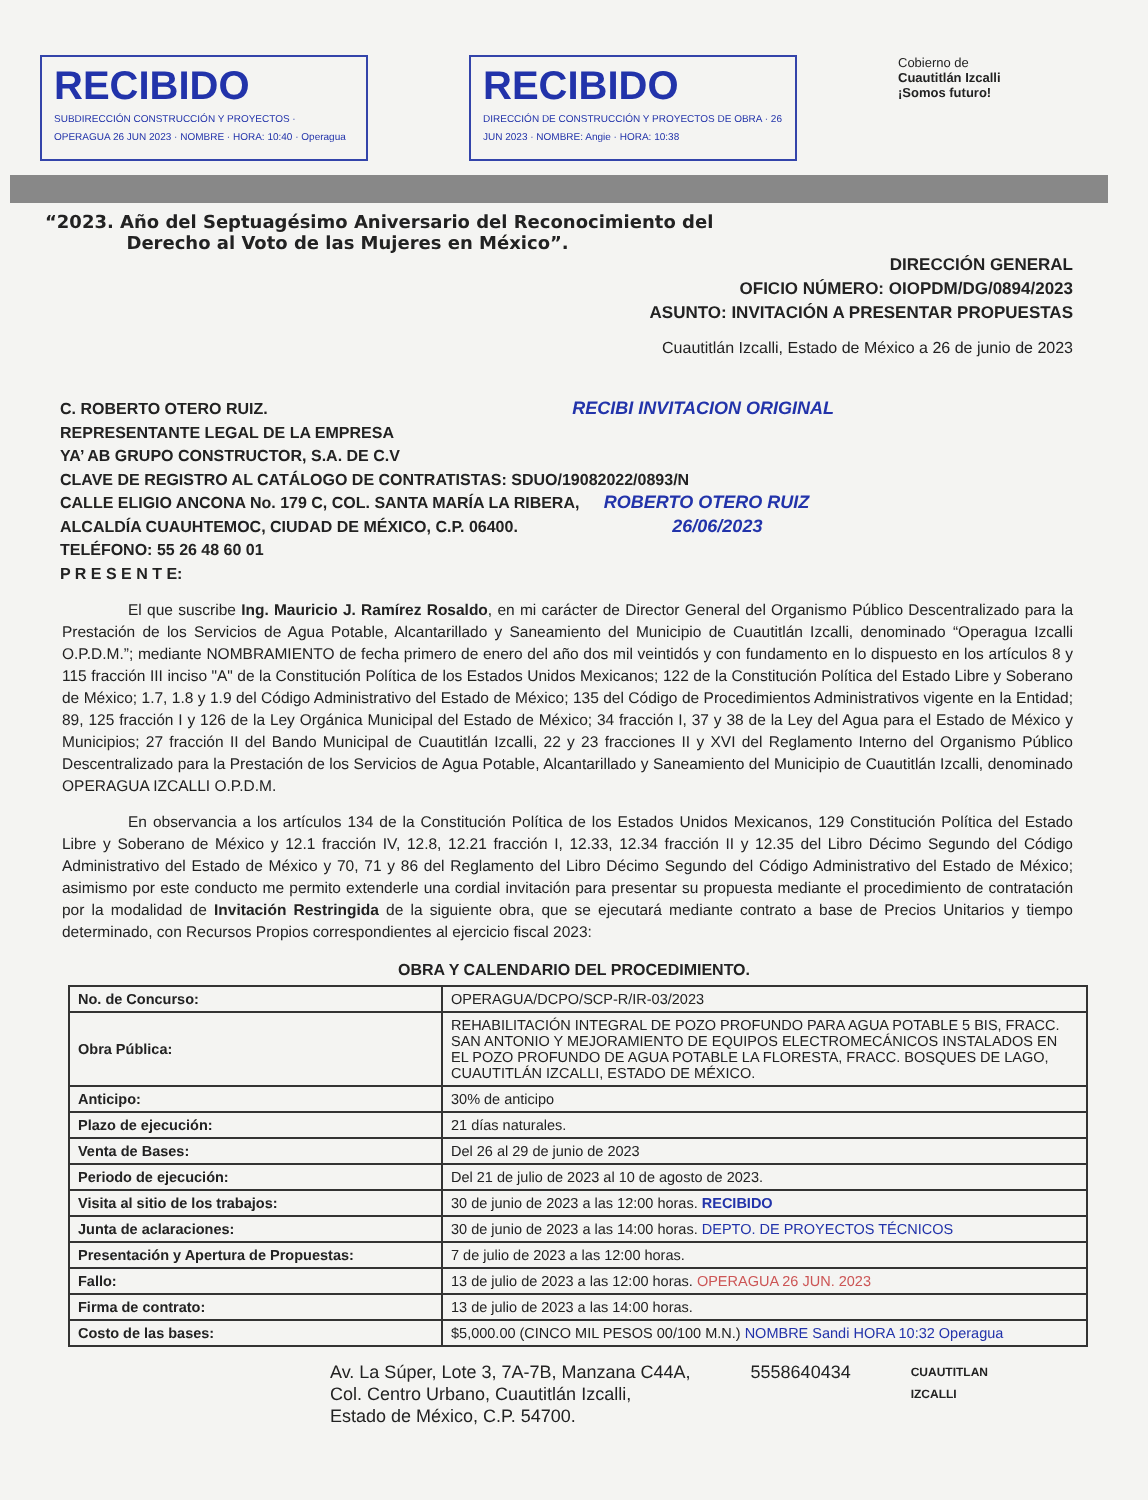RECIBIDO
SUBDIRECCIÓN CONSTRUCCIÓN Y PROYECTOS · OPERAGUA 26 JUN 2023 · NOMBRE · HORA: 10:40 · Operagua
RECIBIDO
DIRECCIÓN DE CONSTRUCCIÓN Y PROYECTOS DE OBRA · 26 JUN 2023 · NOMBRE: Angie · HORA: 10:38
Cobierno de
Cuautitlán Izcalli
¡Somos futuro!
“2023. Año del Septuagésimo Aniversario del Reconocimiento del
Derecho al Voto de las Mujeres en México”.
DIRECCIÓN GENERAL
OFICIO NÚMERO: OIOPDM/DG/0894/2023
ASUNTO: INVITACIÓN A PRESENTAR PROPUESTAS
Cuautitlán Izcalli, Estado de México a 26 de junio de 2023
C. ROBERTO OTERO RUIZ. RECIBI INVITACION ORIGINAL
REPRESENTANTE LEGAL DE LA EMPRESA
YA’ AB GRUPO CONSTRUCTOR, S.A. DE C.V
CLAVE DE REGISTRO AL CATÁLOGO DE CONTRATISTAS: SDUO/19082022/0893/N
CALLE ELIGIO ANCONA No. 179 C, COL. SANTA MARÍA LA RIBERA, ROBERTO OTERO RUIZ
ALCALDÍA CUAUHTEMOC, CIUDAD DE MÉXICO, C.P. 06400. 26/06/2023
TELÉFONO: 55 26 48 60 01
P R E S E N T E:
El que suscribe Ing. Mauricio J. Ramírez Rosaldo, en mi carácter de Director General del Organismo Público Descentralizado para la Prestación de los Servicios de Agua Potable, Alcantarillado y Saneamiento del Municipio de Cuautitlán Izcalli, denominado “Operagua Izcalli O.P.D.M.”; mediante NOMBRAMIENTO de fecha primero de enero del año dos mil veintidós y con fundamento en lo dispuesto en los artículos 8 y 115 fracción III inciso "A" de la Constitución Política de los Estados Unidos Mexicanos; 122 de la Constitución Política del Estado Libre y Soberano de México; 1.7, 1.8 y 1.9 del Código Administrativo del Estado de México; 135 del Código de Procedimientos Administrativos vigente en la Entidad; 89, 125 fracción I y 126 de la Ley Orgánica Municipal del Estado de México; 34 fracción I, 37 y 38 de la Ley del Agua para el Estado de México y Municipios; 27 fracción II del Bando Municipal de Cuautitlán Izcalli, 22 y 23 fracciones II y XVI del Reglamento Interno del Organismo Público Descentralizado para la Prestación de los Servicios de Agua Potable, Alcantarillado y Saneamiento del Municipio de Cuautitlán Izcalli, denominado OPERAGUA IZCALLI O.P.D.M.
En observancia a los artículos 134 de la Constitución Política de los Estados Unidos Mexicanos, 129 Constitución Política del Estado Libre y Soberano de México y 12.1 fracción IV, 12.8, 12.21 fracción I, 12.33, 12.34 fracción II y 12.35 del Libro Décimo Segundo del Código Administrativo del Estado de México y 70, 71 y 86 del Reglamento del Libro Décimo Segundo del Código Administrativo del Estado de México; asimismo por este conducto me permito extenderle una cordial invitación para presentar su propuesta mediante el procedimiento de contratación por la modalidad de Invitación Restringida de la siguiente obra, que se ejecutará mediante contrato a base de Precios Unitarios y tiempo determinado, con Recursos Propios correspondientes al ejercicio fiscal 2023:
OBRA Y CALENDARIO DEL PROCEDIMIENTO.
| No. de Concurso: | OPERAGUA/DCPO/SCP-R/IR-03/2023 |
| Obra Pública: | REHABILITACIÓN INTEGRAL DE POZO PROFUNDO PARA AGUA POTABLE 5 BIS, FRACC. SAN ANTONIO Y MEJORAMIENTO DE EQUIPOS ELECTROMECÁNICOS INSTALADOS EN EL POZO PROFUNDO DE AGUA POTABLE LA FLORESTA, FRACC. BOSQUES DE LAGO, CUAUTITLÁN IZCALLI, ESTADO DE MÉXICO. |
| Anticipo: | 30% de anticipo |
| Plazo de ejecución: | 21 días naturales. |
| Venta de Bases: | Del 26 al 29 de junio de 2023 |
| Periodo de ejecución: | Del 21 de julio de 2023 al 10 de agosto de 2023. |
| Visita al sitio de los trabajos: | 30 de junio de 2023 a las 12:00 horas. RECIBIDO |
| Junta de aclaraciones: | 30 de junio de 2023 a las 14:00 horas. DEPTO. DE PROYECTOS TÉCNICOS |
| Presentación y Apertura de Propuestas: | 7 de julio de 2023 a las 12:00 horas. |
| Fallo: | 13 de julio de 2023 a las 12:00 horas. OPERAGUA 26 JUN. 2023 |
| Firma de contrato: | 13 de julio de 2023 a las 14:00 horas. |
| Costo de las bases: | $5,000.00 (CINCO MIL PESOS 00/100 M.N.) NOMBRE Sandi HORA 10:32 Operagua |
Av. La Súper, Lote 3, 7A-7B, Manzana C44A,
Col. Centro Urbano, Cuautitlán Izcalli,
Estado de México, C.P. 54700.
5558640434
CUAUTITLAN
IZCALLI